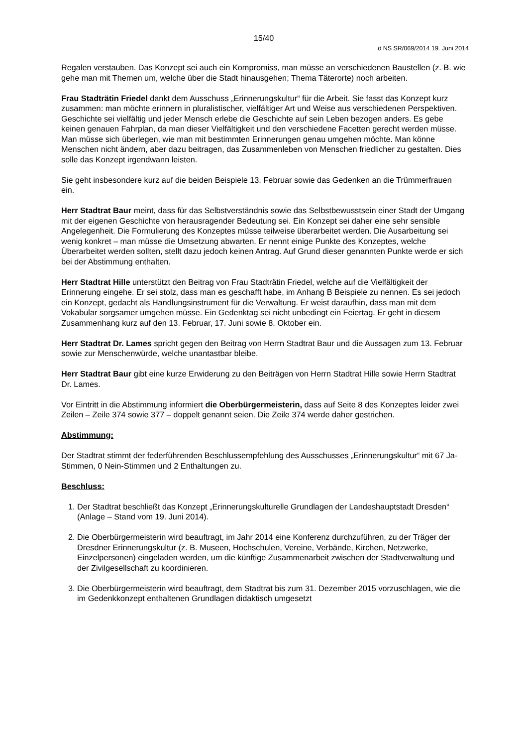15/40
ö NS SR/069/2014 19. Juni 2014
Regalen verstauben. Das Konzept sei auch ein Kompromiss, man müsse an verschiedenen Baustellen (z. B. wie gehe man mit Themen um, welche über die Stadt hinausgehen; Thema Täterorte) noch arbeiten.
Frau Stadträtin Friedel dankt dem Ausschuss „Erinnerungskultur“ für die Arbeit. Sie fasst das Konzept kurz zusammen: man möchte erinnern in pluralistischer, vielfältiger Art und Weise aus verschiedenen Perspektiven. Geschichte sei vielfältig und jeder Mensch erlebe die Geschichte auf sein Leben bezogen anders. Es gebe keinen genauen Fahrplan, da man dieser Vielfältigkeit und den verschiedene Facetten gerecht werden müsse. Man müsse sich überlegen, wie man mit bestimmten Erinnerungen genau umgehen möchte. Man könne Menschen nicht ändern, aber dazu beitragen, das Zusammenleben von Menschen friedlicher zu gestalten. Dies solle das Konzept irgendwann leisten.
Sie geht insbesondere kurz auf die beiden Beispiele 13. Februar sowie das Gedenken an die Trümmerfrauen ein.
Herr Stadtrat Baur meint, dass für das Selbstverständnis sowie das Selbstbewusstsein einer Stadt der Umgang mit der eigenen Geschichte von herausragender Bedeutung sei. Ein Konzept sei daher eine sehr sensible Angelegenheit. Die Formulierung des Konzeptes müsse teilweise überarbeitet werden. Die Ausarbeitung sei wenig konkret – man müsse die Umsetzung abwarten. Er nennt einige Punkte des Konzeptes, welche Überarbeitet werden sollten, stellt dazu jedoch keinen Antrag. Auf Grund dieser genannten Punkte werde er sich bei der Abstimmung enthalten.
Herr Stadtrat Hille unterstützt den Beitrag von Frau Stadträtin Friedel, welche auf die Vielfältigkeit der Erinnerung eingehe. Er sei stolz, dass man es geschafft habe, im Anhang B Beispiele zu nennen. Es sei jedoch ein Konzept, gedacht als Handlungsinstrument für die Verwaltung. Er weist daraufhin, dass man mit dem Vokabular sorgsamer umgehen müsse. Ein Gedenktag sei nicht unbedingt ein Feiertag. Er geht in diesem Zusammenhang kurz auf den 13. Februar, 17. Juni sowie 8. Oktober ein.
Herr Stadtrat Dr. Lames spricht gegen den Beitrag von Herrn Stadtrat Baur und die Aussagen zum 13. Februar sowie zur Menschenwürde, welche unantastbar bleibe.
Herr Stadtrat Baur gibt eine kurze Erwiderung zu den Beiträgen von Herrn Stadtrat Hille sowie Herrn Stadtrat Dr. Lames.
Vor Eintritt in die Abstimmung informiert die Oberbürgermeisterin, dass auf Seite 8 des Konzeptes leider zwei Zeilen – Zeile 374 sowie 377 – doppelt genannt seien. Die Zeile 374 werde daher gestrichen.
Abstimmung:
Der Stadtrat stimmt der federführenden Beschlussempfehlung des Ausschusses „Erinnerungskultur“ mit 67 Ja-Stimmen, 0 Nein-Stimmen und 2 Enthaltungen zu.
Beschluss:
1. Der Stadtrat beschließt das Konzept „Erinnerungskulturelle Grundlagen der Landeshauptstadt Dresden“ (Anlage – Stand vom 19. Juni 2014).
2. Die Oberbürgermeisterin wird beauftragt, im Jahr 2014 eine Konferenz durchzuführen, zu der Träger der Dresdner Erinnerungskultur (z. B. Museen, Hochschulen, Vereine, Verbände, Kirchen, Netzwerke, Einzelpersonen) eingeladen werden, um die künftige Zusammenarbeit zwischen der Stadtverwaltung und der Zivilgesellschaft zu koordinieren.
3. Die Oberbürgermeisterin wird beauftragt, dem Stadtrat bis zum 31. Dezember 2015 vorzuschlagen, wie die im Gedenkkonzept enthaltenen Grundlagen didaktisch umgesetzt